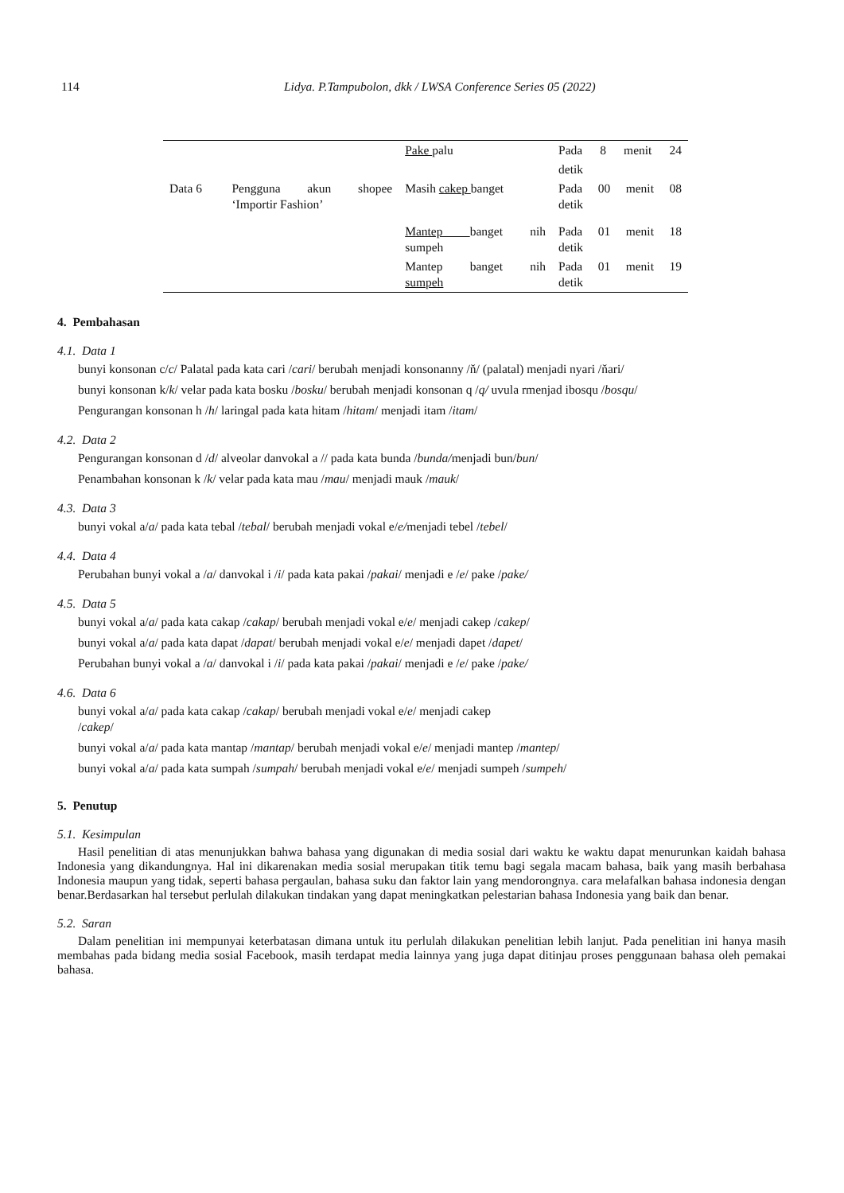114 Lidya. P.Tampubolon, dkk / LWSA Conference Series 05 (2022)
| | | Pake palu | Pada 8 menit 24 |
| | | | detik |
| Data 6 | Pengguna akun shopee ‘Importir Fashion’ | Masih cakep banget | Pada 00 menit 08 detik |
| | | Mantep banget nih sumpeh | Pada 01 menit 18 detik |
| | | Mantep banget nih sumpeh | Pada 01 menit 19 detik |
4. Pembahasan
4.1. Data 1
bunyi konsonan c/c/ Palatal pada kata cari /cari/ berubah menjadi konsonanny /ň/ (palatal) menjadi nyari /ňari/
bunyi konsonan k/k/ velar pada kata bosku /bosku/ berubah menjadi konsonan q /q/ uvula rmenjad ibosqu /bosqu/
Pengurangan konsonan h /h/ laringal pada kata hitam /hitam/ menjadi itam /itam/
4.2. Data 2
Pengurangan konsonan d /d/ alveolar danvokal a // pada kata bunda /bunda/menjadi bun/bun/
Penambahan konsonan k /k/ velar pada kata mau /mau/ menjadi mauk /mauk/
4.3. Data 3
bunyi vokal a/a/ pada kata tebal /tebal/ berubah menjadi vokal e/e/menjadi tebel /tebel/
4.4. Data 4
Perubahan bunyi vokal a /a/ danvokal i /i/ pada kata pakai /pakai/ menjadi e /e/ pake /pake/
4.5. Data 5
bunyi vokal a/a/ pada kata cakap /cakap/ berubah menjadi vokal e/e/ menjadi cakep /cakep/
bunyi vokal a/a/ pada kata dapat /dapat/ berubah menjadi vokal e/e/ menjadi dapet /dapet/
Perubahan bunyi vokal a /a/ danvokal i /i/ pada kata pakai /pakai/ menjadi e /e/ pake /pake/
4.6. Data 6
bunyi vokal a/a/ pada kata cakap /cakap/ berubah menjadi vokal e/e/ menjadi cakep
/cakep/
bunyi vokal a/a/ pada kata mantap /mantap/ berubah menjadi vokal e/e/ menjadi mantep /mantep/
bunyi vokal a/a/ pada kata sumpah /sumpah/ berubah menjadi vokal e/e/ menjadi sumpeh /sumpeh/
5. Penutup
5.1. Kesimpulan
Hasil penelitian di atas menunjukkan bahwa bahasa yang digunakan di media sosial dari waktu ke waktu dapat menurunkan kaidah bahasa Indonesia yang dikandungnya. Hal ini dikarenakan media sosial merupakan titik temu bagi segala macam bahasa, baik yang masih berbahasa Indonesia maupun yang tidak, seperti bahasa pergaulan, bahasa suku dan faktor lain yang mendorongnya. cara melafalkan bahasa indonesia dengan benar.Berdasarkan hal tersebut perlulah dilakukan tindakan yang dapat meningkatkan pelestarian bahasa Indonesia yang baik dan benar.
5.2. Saran
Dalam penelitian ini mempunyai keterbatasan dimana untuk itu perlulah dilakukan penelitian lebih lanjut. Pada penelitian ini hanya masih membahas pada bidang media sosial Facebook, masih terdapat media lainnya yang juga dapat ditinjau proses penggunaan bahasa oleh pemakai bahasa.